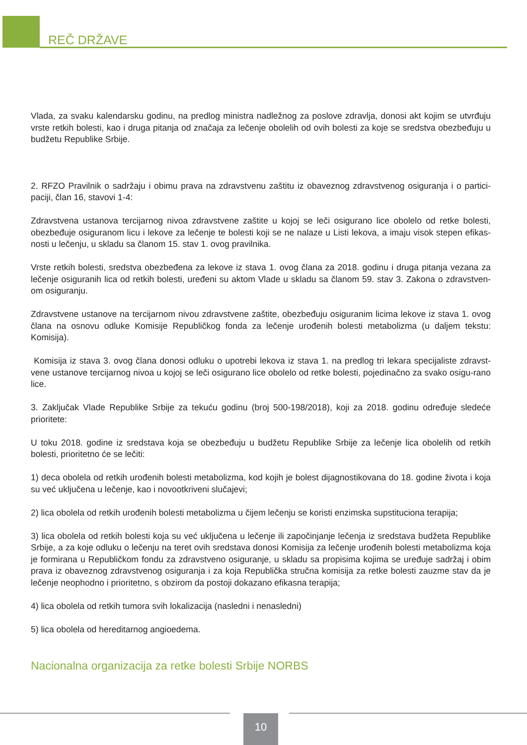REČ DRŽAVE
Vlada, za svaku kalendarsku godinu, na predlog ministra nadležnog za poslove zdravlja, donosi akt kojim se utvrđuju vrste retkih bolesti, kao i druga pitanja od značaja za lečenje obolelih od ovih bolesti za koje se sredstva obezbeđuju u budžetu Republike Srbije.
2. RFZO Pravilnik o sadržaju i obimu prava na zdravstvenu zaštitu iz obaveznog zdravstvenog osiguranja i o partici-paciji, član 16, stavovi 1-4:
Zdravstvena ustanova tercijarnog nivoa zdravstvene zaštite u kojoj se leči osigurano lice obolelo od retke bolesti, obezbeđuje osiguranom licu i lekove za lečenje te bolesti koji se ne nalaze u Listi lekova, a imaju visok stepen efikas-nosti u lečenju, u skladu sa članom 15. stav 1. ovog pravilnika.
Vrste retkih bolesti, sredstva obezbeđena za lekove iz stava 1. ovog člana za 2018. godinu i druga pitanja vezana za lečenje osiguranih lica od retkih bolesti, uređeni su aktom Vlade u skladu sa članom 59. stav 3. Zakona o zdravstven-om osiguranju.
Zdravstvene ustanove na tercijarnom nivou zdravstvene zaštite, obezbeđuju osiguranim licima lekove iz stava 1. ovog člana na osnovu odluke Komisije Republičkog fonda za lečenje urođenih bolesti metabolizma (u daljem tekstu: Komisija).
Komisija iz stava 3. ovog člana donosi odluku o upotrebi lekova iz stava 1. na predlog tri lekara specijaliste zdravst-vene ustanove tercijarnog nivoa u kojoj se leči osigurano lice obolelo od retke bolesti, pojedinačno za svako osigu-rano lice.
3. Zaključak Vlade Republike Srbije za tekuću godinu (broj 500-198/2018), koji za 2018. godinu određuje sledeće prioritete:
U toku 2018. godine iz sredstava koja se obezbeđuju u budžetu Republike Srbije za lečenje lica obolelih od retkih bolesti, prioritetno će se lečiti:
1) deca obolela od retkih urođenih bolesti metabolizma, kod kojih je bolest dijagnostikovana do 18. godine života i koja su već uključena u lečenje, kao i novootkriveni slučajevi;
2) lica obolela od retkih urođenih bolesti metabolizma u čijem lečenju se koristi enzimska supstituciona terapija;
3) lica obolela od retkih bolesti koja su već uključena u lečenje ili započinjanje lečenja iz sredstava budžeta Republike Srbije, a za koje odluku o lečenju na teret ovih sredstava donosi Komisija za lečenje urođenih bolesti metabolizma koja je formirana u Republičkom fondu za zdravstveno osiguranje, u skladu sa propisima kojima se uređuje sadržaj i obim prava iz obaveznog zdravstvenog osiguranja i za koja Republička stručna komisija za retke bolesti zauzme stav da je lečenje neophodno i prioritetno, s obzirom da postoji dokazano efikasna terapija;
4) lica obolela od retkih tumora svih lokalizacija (nasledni i nenasledni)
5) lica obolela od hereditarnog angioedema.
Nacionalna organizacija za retke bolesti Srbije NORBS
10